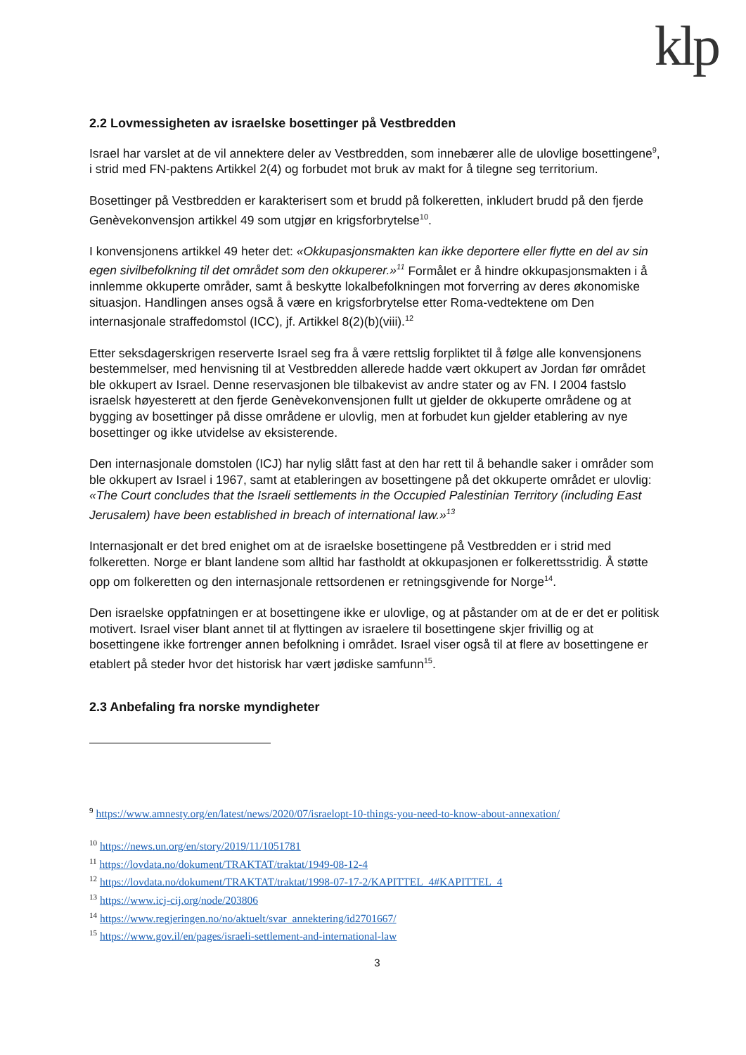klp
2.2 Lovmessigheten av israelske bosettinger på Vestbredden
Israel har varslet at de vil annektere deler av Vestbredden, som innebærer alle de ulovlige bosettingene<sup>9</sup>, i strid med FN-paktens Artikkel 2(4) og forbudet mot bruk av makt for å tilegne seg territorium.
Bosettinger på Vestbredden er karakterisert som et brudd på folkeretten, inkludert brudd på den fjerde Genèvekonvensjon artikkel 49 som utgjør en krigsforbrytelse<sup>10</sup>.
I konvensjonens artikkel 49 heter det: «Okkupasjonsmakten kan ikke deportere eller flytte en del av sin egen sivilbefolkning til det området som den okkuperer.»<sup>11</sup> Formålet er å hindre okkupasjonsmakten i å innlemme okkuperte områder, samt å beskytte lokalbefolkningen mot forverring av deres økonomiske situasjon. Handlingen anses også å være en krigsforbrytelse etter Roma-vedtektene om Den internasjonale straffedomstol (ICC), jf. Artikkel 8(2)(b)(viii).<sup>12</sup>
Etter seksdagerskrigen reserverte Israel seg fra å være rettslig forpliktet til å følge alle konvensjonens bestemmelser, med henvisning til at Vestbredden allerede hadde vært okkupert av Jordan før området ble okkupert av Israel. Denne reservasjonen ble tilbakevist av andre stater og av FN. I 2004 fastslo israelsk høyesterett at den fjerde Genèvekonvensjonen fullt ut gjelder de okkuperte områdene og at bygging av bosettinger på disse områdene er ulovlig, men at forbudet kun gjelder etablering av nye bosettinger og ikke utvidelse av eksisterende.
Den internasjonale domstolen (ICJ) har nylig slått fast at den har rett til å behandle saker i områder som ble okkupert av Israel i 1967, samt at etableringen av bosettingene på det okkuperte området er ulovlig: «The Court concludes that the Israeli settlements in the Occupied Palestinian Territory (including East Jerusalem) have been established in breach of international law.»<sup>13</sup>
Internasjonalt er det bred enighet om at de israelske bosettingene på Vestbredden er i strid med folkeretten. Norge er blant landene som alltid har fastholdt at okkupasjonen er folkerettsstridig. Å støtte opp om folkeretten og den internasjonale rettsordenen er retningsgivende for Norge<sup>14</sup>.
Den israelske oppfatningen er at bosettingene ikke er ulovlige, og at påstander om at de er det er politisk motivert. Israel viser blant annet til at flyttingen av israelere til bosettingene skjer frivillig og at bosettingene ikke fortrenger annen befolkning i området. Israel viser også til at flere av bosettingene er etablert på steder hvor det historisk har vært jødiske samfunn<sup>15</sup>.
2.3 Anbefaling fra norske myndigheter
<sup>9</sup> https://www.amnesty.org/en/latest/news/2020/07/israelopt-10-things-you-need-to-know-about-annexation/
<sup>10</sup> https://news.un.org/en/story/2019/11/1051781
<sup>11</sup> https://lovdata.no/dokument/TRAKTAT/traktat/1949-08-12-4
<sup>12</sup> https://lovdata.no/dokument/TRAKTAT/traktat/1998-07-17-2/KAPITTEL_4#KAPITTEL_4
<sup>13</sup> https://www.icj-cij.org/node/203806
<sup>14</sup> https://www.regjeringen.no/no/aktuelt/svar_annektering/id2701667/
<sup>15</sup> https://www.gov.il/en/pages/israeli-settlement-and-international-law
3